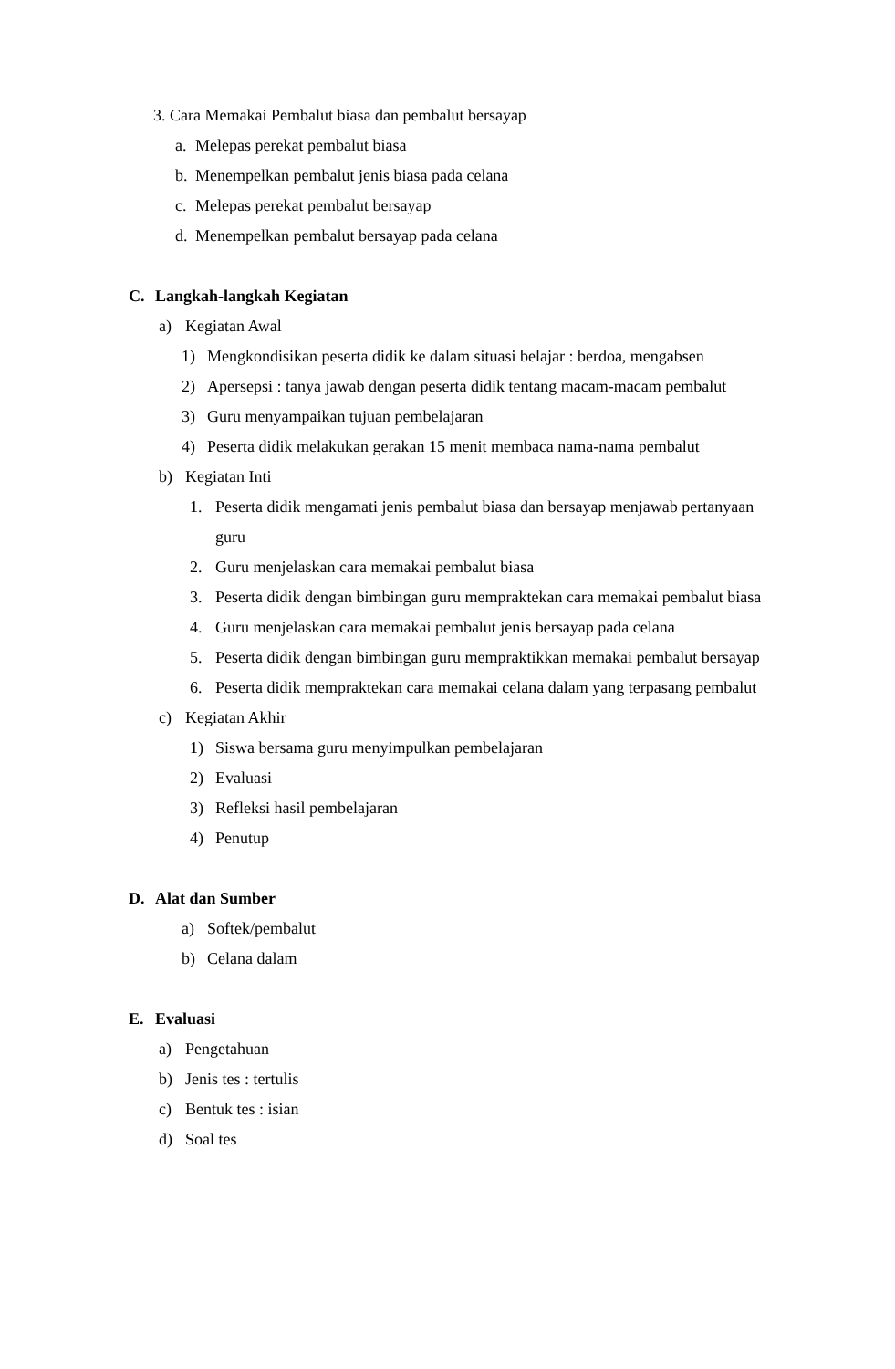3. Cara Memakai Pembalut biasa dan pembalut bersayap
a. Melepas perekat pembalut biasa
b. Menempelkan pembalut jenis biasa pada celana
c. Melepas perekat pembalut bersayap
d. Menempelkan pembalut bersayap pada celana
C. Langkah-langkah Kegiatan a) Kegiatan Awal
1) Mengkondisikan peserta didik ke dalam situasi belajar : berdoa, mengabsen
2) Apersepsi : tanya jawab dengan peserta didik tentang macam-macam pembalut
3) Guru menyampaikan tujuan pembelajaran
4) Peserta didik melakukan gerakan 15 menit membaca nama-nama pembalut
b) Kegiatan Inti 1. Peserta didik mengamati jenis pembalut biasa dan bersayap menjawab pertanyaan
guru
2. Guru menjelaskan cara memakai pembalut biasa
3. Peserta didik dengan bimbingan guru mempraktekan cara memakai pembalut biasa
4. Guru menjelaskan cara memakai pembalut jenis bersayap pada celana
5. Peserta didik dengan bimbingan guru mempraktikkan memakai pembalut bersayap
6. Peserta didik mempraktekan cara memakai celana dalam yang terpasang pembalut
c) Kegiatan Akhir 1) Siswa bersama guru menyimpulkan pembelajaran
2) Evaluasi
3) Refleksi hasil pembelajaran
4) Penutup
D. Alat dan Sumber a) Softek/pembalut
b) Celana dalam
E. Evaluasi a) Pengetahuan
b) Jenis tes : tertulis
c) Bentuk tes : isian
d) Soal tes